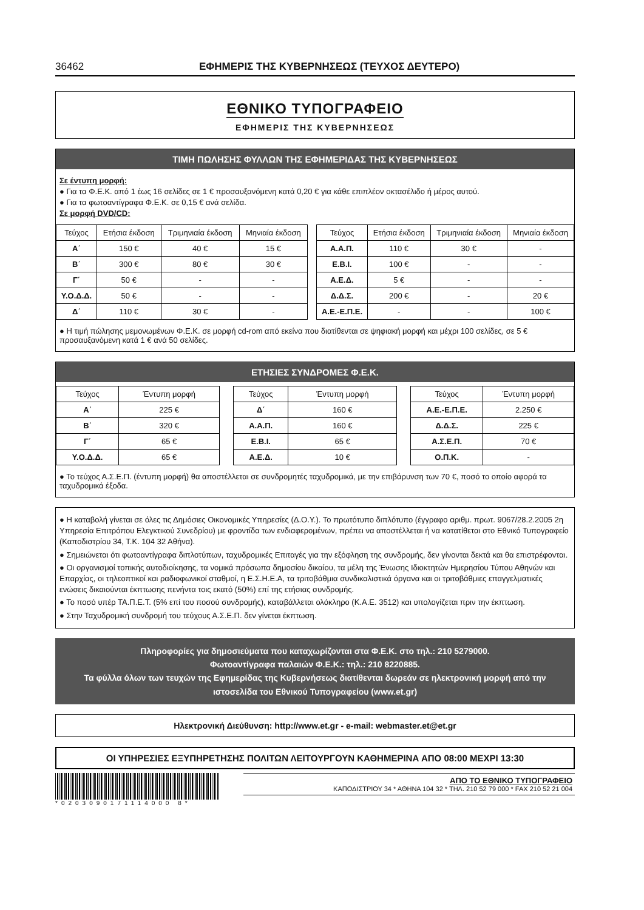36462 ΕΦΗΜΕΡΙΣ ΤΗΣ ΚΥΒΕΡΝΗΣΕΩΣ (ΤΕΥΧΟΣ ΔΕΥΤΕΡΟ)
ΕΘΝΙΚΟ ΤΥΠΟΓΡΑΦΕΙΟ
ΕΦΗΜΕΡΙΣ ΤΗΣ ΚΥΒΕΡΝΗΣΕΩΣ
ΤΙΜΗ ΠΩΛΗΣΗΣ ΦΥΛΛΩΝ ΤΗΣ ΕΦΗΜΕΡΙΔΑΣ ΤΗΣ ΚΥΒΕΡΝΗΣΕΩΣ
Σε έντυπη μορφή:
● Για τα Φ.Ε.Κ. από 1 έως 16 σελίδες σε 1 € προσαυξανόμενη κατά 0,20 € για κάθε επιπλέον οκτασέλιδο ή μέρος αυτού.
● Για τα φωτοαντίγραφα Φ.Ε.Κ. σε 0,15 € ανά σελίδα.
Σε μορφή DVD/CD:
| Τεύχος | Ετήσια έκδοση | Τριμηνιαία έκδοση | Μηνιαία έκδοση |
| --- | --- | --- | --- |
| Α΄ | 150 € | 40 € | 15 € |
| Β΄ | 300 € | 80 € | 30 € |
| Γ΄ | 50 € | - | - |
| Υ.Ο.Δ.Δ. | 50 € | - | - |
| Δ΄ | 110 € | 30 € | - |
| Τεύχος | Ετήσια έκδοση | Τριμηνιαία έκδοση | Μηνιαία έκδοση |
| --- | --- | --- | --- |
| Α.Α.Π. | 110 € | 30 € | - |
| Ε.Β.Ι. | 100 € | - | - |
| Α.Ε.Δ. | 5 € | - | - |
| Δ.Δ.Σ. | 200 € | - | 20 € |
| Α.Ε.-Ε.Π.Ε. | - | - | 100 € |
● Η τιμή πώλησης μεμονωμένων Φ.Ε.Κ. σε μορφή cd-rom από εκείνα που διατίθενται σε ψηφιακή μορφή και μέχρι 100 σελίδες, σε 5 € προσαυξανόμενη κατά 1 € ανά 50 σελίδες.
ΕΤΗΣΙΕΣ ΣΥΝΔΡΟΜΕΣ Φ.Ε.Κ.
| Τεύχος | Έντυπη μορφή |
| --- | --- |
| Α΄ | 225 € |
| Β΄ | 320 € |
| Γ΄ | 65 € |
| Υ.Ο.Δ.Δ. | 65 € |
| Τεύχος | Έντυπη μορφή |
| --- | --- |
| Δ΄ | 160 € |
| Α.Α.Π. | 160 € |
| Ε.Β.Ι. | 65 € |
| Α.Ε.Δ. | 10 € |
| Τεύχος | Έντυπη μορφή |
| --- | --- |
| Α.Ε.-Ε.Π.Ε. | 2.250 € |
| Δ.Δ.Σ. | 225 € |
| Α.Σ.Ε.Π. | 70 € |
| Ο.Π.Κ. | - |
● Το τεύχος Α.Σ.Ε.Π. (έντυπη μορφή) θα αποστέλλεται σε συνδρομητές ταχυδρομικά, με την επιβάρυνση των 70 €, ποσό το οποίο αφορά τα ταχυδρομικά έξοδα.
● Η καταβολή γίνεται σε όλες τις Δημόσιες Οικονομικές Υπηρεσίες (Δ.Ο.Υ.). Το πρωτότυπο διπλότυπο (έγγραφο αριθμ. πρωτ. 9067/28.2.2005 2η Υπηρεσία Επιτρόπου Ελεγκτικού Συνεδρίου) με φροντίδα των ενδιαφερομένων, πρέπει να αποστέλλεται ή να κατατίθεται στο Εθνικό Τυπογραφείο (Καποδιστρίου 34, Τ.Κ. 104 32 Αθήνα).
● Σημειώνεται ότι φωτοαντίγραφα διπλοτύπων, ταχυδρομικές Επιταγές για την εξόφληση της συνδρομής, δεν γίνονται δεκτά και θα επιστρέφονται.
● Οι οργανισμοί τοπικής αυτοδιοίκησης, τα νομικά πρόσωπα δημοσίου δικαίου, τα μέλη της Ένωσης Ιδιοκτητών Ημερησίου Τύπου Αθηνών και Επαρχίας, οι τηλεοπτικοί και ραδιοφωνικοί σταθμοί, η Ε.Σ.Η.Ε.Α, τα τριτοβάθμια συνδικαλιστικά όργανα και οι τριτοβάθμιες επαγγελματικές ενώσεις δικαιούνται έκπτωσης πενήντα τοις εκατό (50%) επί της ετήσιας συνδρομής.
● Το ποσό υπέρ ΤΑ.Π.Ε.Τ. (5% επί του ποσού συνδρομής), καταβάλλεται ολόκληρο (Κ.Α.Ε. 3512) και υπολογίζεται πριν την έκπτωση.
● Στην Ταχυδρομική συνδρομή του τεύχους Α.Σ.Ε.Π. δεν γίνεται έκπτωση.
Πληροφορίες για δημοσιεύματα που καταχωρίζονται στα Φ.Ε.Κ. στο τηλ.: 210 5279000.
Φωτοαντίγραφα παλαιών Φ.Ε.Κ.: τηλ.: 210 8220885.
Τα φύλλα όλων των τευχών της Εφημερίδας της Κυβερνήσεως διατίθενται δωρεάν σε ηλεκτρονική μορφή από την ιστοσελίδα του Εθνικού Τυπογραφείου (www.et.gr)
Ηλεκτρονική Διεύθυνση: http://www.et.gr - e-mail: webmaster.et@et.gr
ΟΙ ΥΠΗΡΕΣΙΕΣ ΕΞΥΠΗΡΕΤΗΣΗΣ ΠΟΛΙΤΩΝ ΛΕΙΤΟΥΡΓΟΥΝ ΚΑΘΗΜΕΡΙΝΑ ΑΠΟ 08:00 ΜΕΧΡΙ 13:30
*0203090171114000 8*
ΑΠΟ ΤΟ ΕΘΝΙΚΟ ΤΥΠΟΓΡΑΦΕΙΟ
ΚΑΠΟΔΙΣΤΡΙΟΥ 34 * ΑΘΗΝΑ 104 32 * ΤΗΛ. 210 52 79 000 * FAX 210 52 21 004